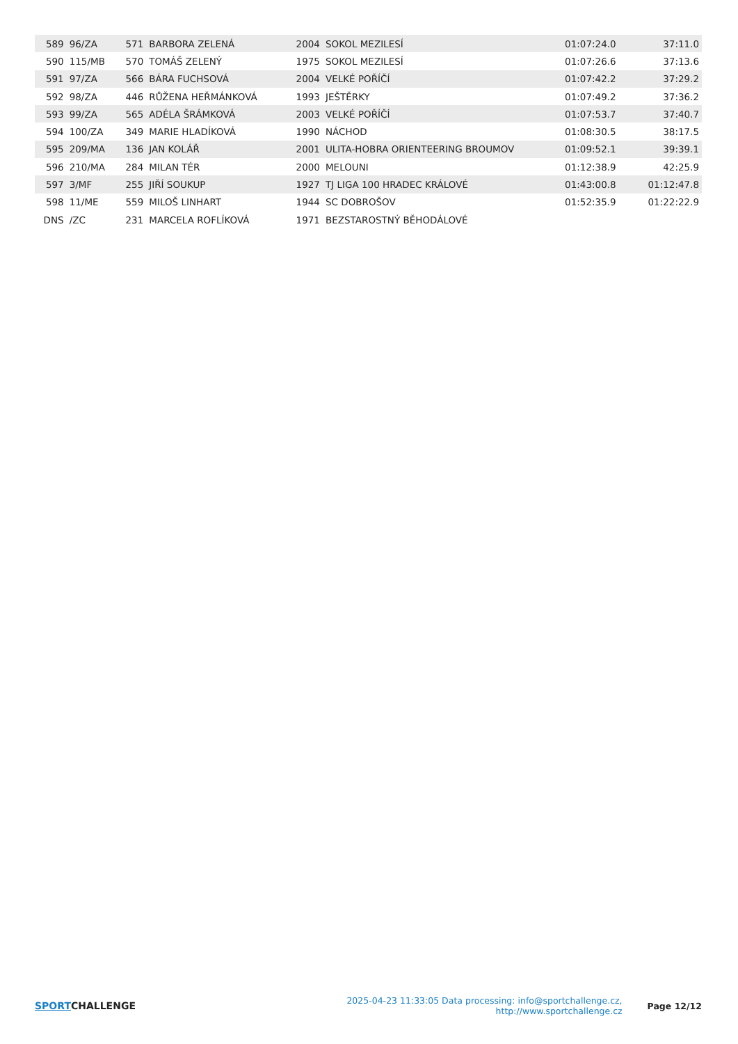| 589 | 96/ZA | 571 | BARBORA ZELENÁ | 2004 | SOKOL MEZILESÍ | 01:07:24.0 | 37:11.0 |
| 590 | 115/MB | 570 | TOMÁŠ ZELENÝ | 1975 | SOKOL MEZILESÍ | 01:07:26.6 | 37:13.6 |
| 591 | 97/ZA | 566 | BÁRA FUCHSOVÁ | 2004 | VELKÉ POŘÍČÍ | 01:07:42.2 | 37:29.2 |
| 592 | 98/ZA | 446 | RŮŽENA HEŘMÁNKOVÁ | 1993 | JEŠTĚRKY | 01:07:49.2 | 37:36.2 |
| 593 | 99/ZA | 565 | ADÉLA ŠRÁMKOVÁ | 2003 | VELKÉ POŘÍČÍ | 01:07:53.7 | 37:40.7 |
| 594 | 100/ZA | 349 | MARIE HLADÍKOVÁ | 1990 | NÁCHOD | 01:08:30.5 | 38:17.5 |
| 595 | 209/MA | 136 | JAN KOLÁŘ | 2001 | ULITA-HOBRA ORIENTEERING BROUMOV | 01:09:52.1 | 39:39.1 |
| 596 | 210/MA | 284 | MILAN TÉR | 2000 | MELOUNI | 01:12:38.9 | 42:25.9 |
| 597 | 3/MF | 255 | JIŘÍ SOUKUP | 1927 | TJ LIGA 100 HRADEC KRÁLOVÉ | 01:43:00.8 | 01:12:47.8 |
| 598 | 11/ME | 559 | MILOŠ LINHART | 1944 | SC DOBROŠOV | 01:52:35.9 | 01:22:22.9 |
| DNS | /ZC | 231 | MARCELA ROFLÍKOVÁ | 1971 | BEZSTAROSTNÝ BĚHODÁLOVÉ | | |
SPORTCHALLENGE
2025-04-23 11:33:05 Data processing: info@sportchallenge.cz, http://www.sportchallenge.cz
Page 12/12